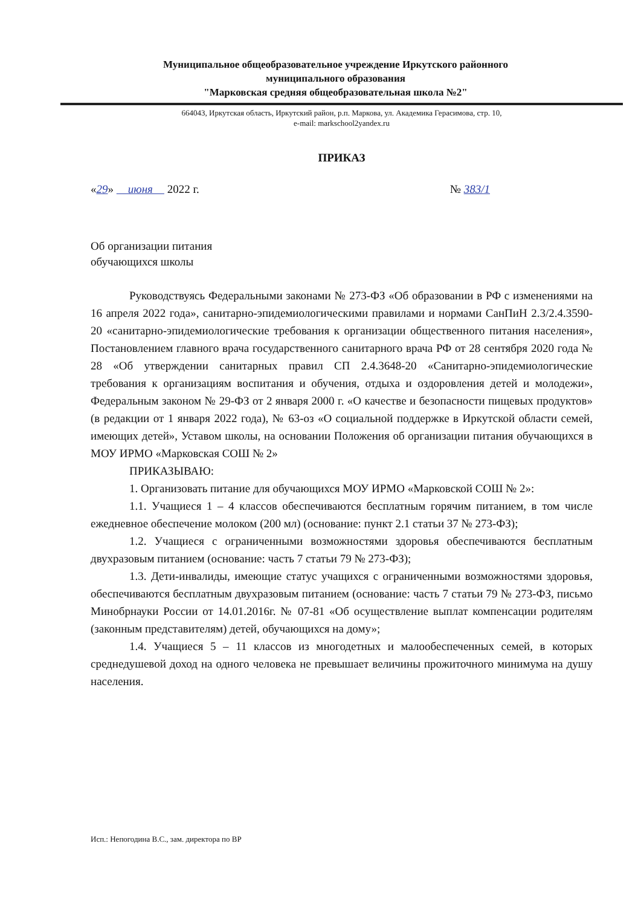Муниципальное общеобразовательное учреждение Иркутского районного
муниципального образования
"Марковская средняя общеобразовательная школа №2"
664043, Иркутская область, Иркутский район, р.п. Маркова, ул. Академика Герасимова, стр. 10,
e-mail: markschool2yandex.ru
ПРИКАЗ
«29» июня 2022 г. № 383/1
Об организации питания
обучающихся школы
Руководствуясь Федеральными законами № 273-ФЗ «Об образовании в РФ с изменениями на 16 апреля 2022 года», санитарно-эпидемиологическими правилами и нормами СанПиН 2.3/2.4.3590-20 «санитарно-эпидемиологические требования к организации общественного питания населения», Постановлением главного врача государственного санитарного врача РФ от 28 сентября 2020 года № 28 «Об утверждении санитарных правил СП 2.4.3648-20 «Санитарно-эпидемиологические требования к организациям воспитания и обучения, отдыха и оздоровления детей и молодежи», Федеральным законом № 29-ФЗ от 2 января 2000 г. «О качестве и безопасности пищевых продуктов» (в редакции от 1 января 2022 года), № 63-оз «О социальной поддержке в Иркутской области семей, имеющих детей», Уставом школы, на основании Положения об организации питания обучающихся в МОУ ИРМО «Марковская СОШ № 2»
ПРИКАЗЫВАЮ:
1. Организовать питание для обучающихся МОУ ИРМО «Марковской СОШ № 2»:
1.1. Учащиеся 1 – 4 классов обеспечиваются бесплатным горячим питанием, в том числе ежедневное обеспечение молоком (200 мл) (основание: пункт 2.1 статьи 37 № 273-ФЗ);
1.2. Учащиеся с ограниченными возможностями здоровья обеспечиваются бесплатным двухразовым питанием (основание: часть 7 статьи 79 № 273-ФЗ);
1.3. Дети-инвалиды, имеющие статус учащихся с ограниченными возможностями здоровья, обеспечиваются бесплатным двухразовым питанием (основание: часть 7 статьи 79 № 273-ФЗ, письмо Минобрнауки России от 14.01.2016г. № 07-81 «Об осуществление выплат компенсации родителям (законным представителям) детей, обучающихся на дому»;
1.4. Учащиеся 5 – 11 классов из многодетных и малообеспеченных семей, в которых среднедушевой доход на одного человека не превышает величины прожиточного минимума на душу населения.
Исп.: Непогодина В.С., зам. директора по ВР